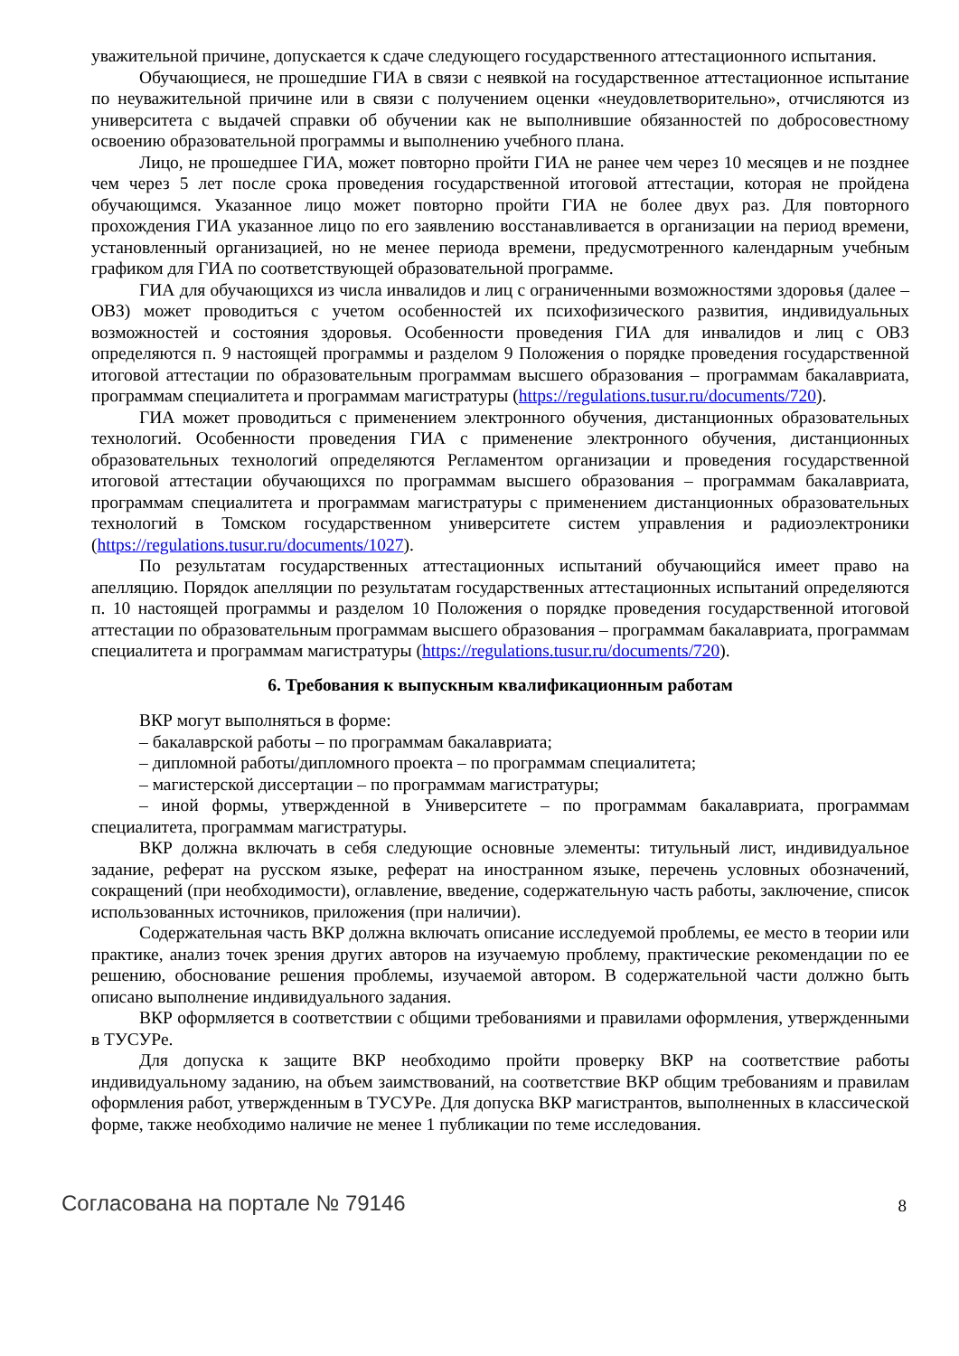уважительной причине, допускается к сдаче следующего государственного аттестационного испытания.
Обучающиеся, не прошедшие ГИА в связи с неявкой на государственное аттестационное испытание по неуважительной причине или в связи с получением оценки «неудовлетворительно», отчисляются из университета с выдачей справки об обучении как не выполнившие обязанностей по добросовестному освоению образовательной программы и выполнению учебного плана.
Лицо, не прошедшее ГИА, может повторно пройти ГИА не ранее чем через 10 месяцев и не позднее чем через 5 лет после срока проведения государственной итоговой аттестации, которая не пройдена обучающимся. Указанное лицо может повторно пройти ГИА не более двух раз. Для повторного прохождения ГИА указанное лицо по его заявлению восстанавливается в организации на период времени, установленный организацией, но не менее периода времени, предусмотренного календарным учебным графиком для ГИА по соответствующей образовательной программе.
ГИА для обучающихся из числа инвалидов и лиц с ограниченными возможностями здоровья (далее – ОВЗ) может проводиться с учетом особенностей их психофизического развития, индивидуальных возможностей и состояния здоровья. Особенности проведения ГИА для инвалидов и лиц с ОВЗ определяются п. 9 настоящей программы и разделом 9 Положения о порядке проведения государственной итоговой аттестации по образовательным программам высшего образования – программам бакалавриата, программам специалитета и программам магистратуры (https://regulations.tusur.ru/documents/720).
ГИА может проводиться с применением электронного обучения, дистанционных образовательных технологий. Особенности проведения ГИА с применение электронного обучения, дистанционных образовательных технологий определяются Регламентом организации и проведения государственной итоговой аттестации обучающихся по программам высшего образования – программам бакалавриата, программам специалитета и программам магистратуры с применением дистанционных образовательных технологий в Томском государственном университете систем управления и радиоэлектроники (https://regulations.tusur.ru/documents/1027).
По результатам государственных аттестационных испытаний обучающийся имеет право на апелляцию. Порядок апелляции по результатам государственных аттестационных испытаний определяются п. 10 настоящей программы и разделом 10 Положения о порядке проведения государственной итоговой аттестации по образовательным программам высшего образования – программам бакалавриата, программам специалитета и программам магистратуры (https://regulations.tusur.ru/documents/720).
6. Требования к выпускным квалификационным работам
ВКР могут выполняться в форме:
– бакалаврской работы – по программам бакалавриата;
– дипломной работы/дипломного проекта – по программам специалитета;
– магистерской диссертации – по программам магистратуры;
– иной формы, утвержденной в Университете – по программам бакалавриата, программам специалитета, программам магистратуры.
ВКР должна включать в себя следующие основные элементы: титульный лист, индивидуальное задание, реферат на русском языке, реферат на иностранном языке, перечень условных обозначений, сокращений (при необходимости), оглавление, введение, содержательную часть работы, заключение, список использованных источников, приложения (при наличии).
Содержательная часть ВКР должна включать описание исследуемой проблемы, ее место в теории или практике, анализ точек зрения других авторов на изучаемую проблему, практические рекомендации по ее решению, обоснование решения проблемы, изучаемой автором. В содержательной части должно быть описано выполнение индивидуального задания.
ВКР оформляется в соответствии с общими требованиями и правилами оформления, утвержденными в ТУСУРе.
Для допуска к защите ВКР необходимо пройти проверку ВКР на соответствие работы индивидуальному заданию, на объем заимствований, на соответствие ВКР общим требованиям и правилам оформления работ, утвержденным в ТУСУРе. Для допуска ВКР магистрантов, выполненных в классической форме, также необходимо наличие не менее 1 публикации по теме исследования.
Согласована на портале № 79146 8